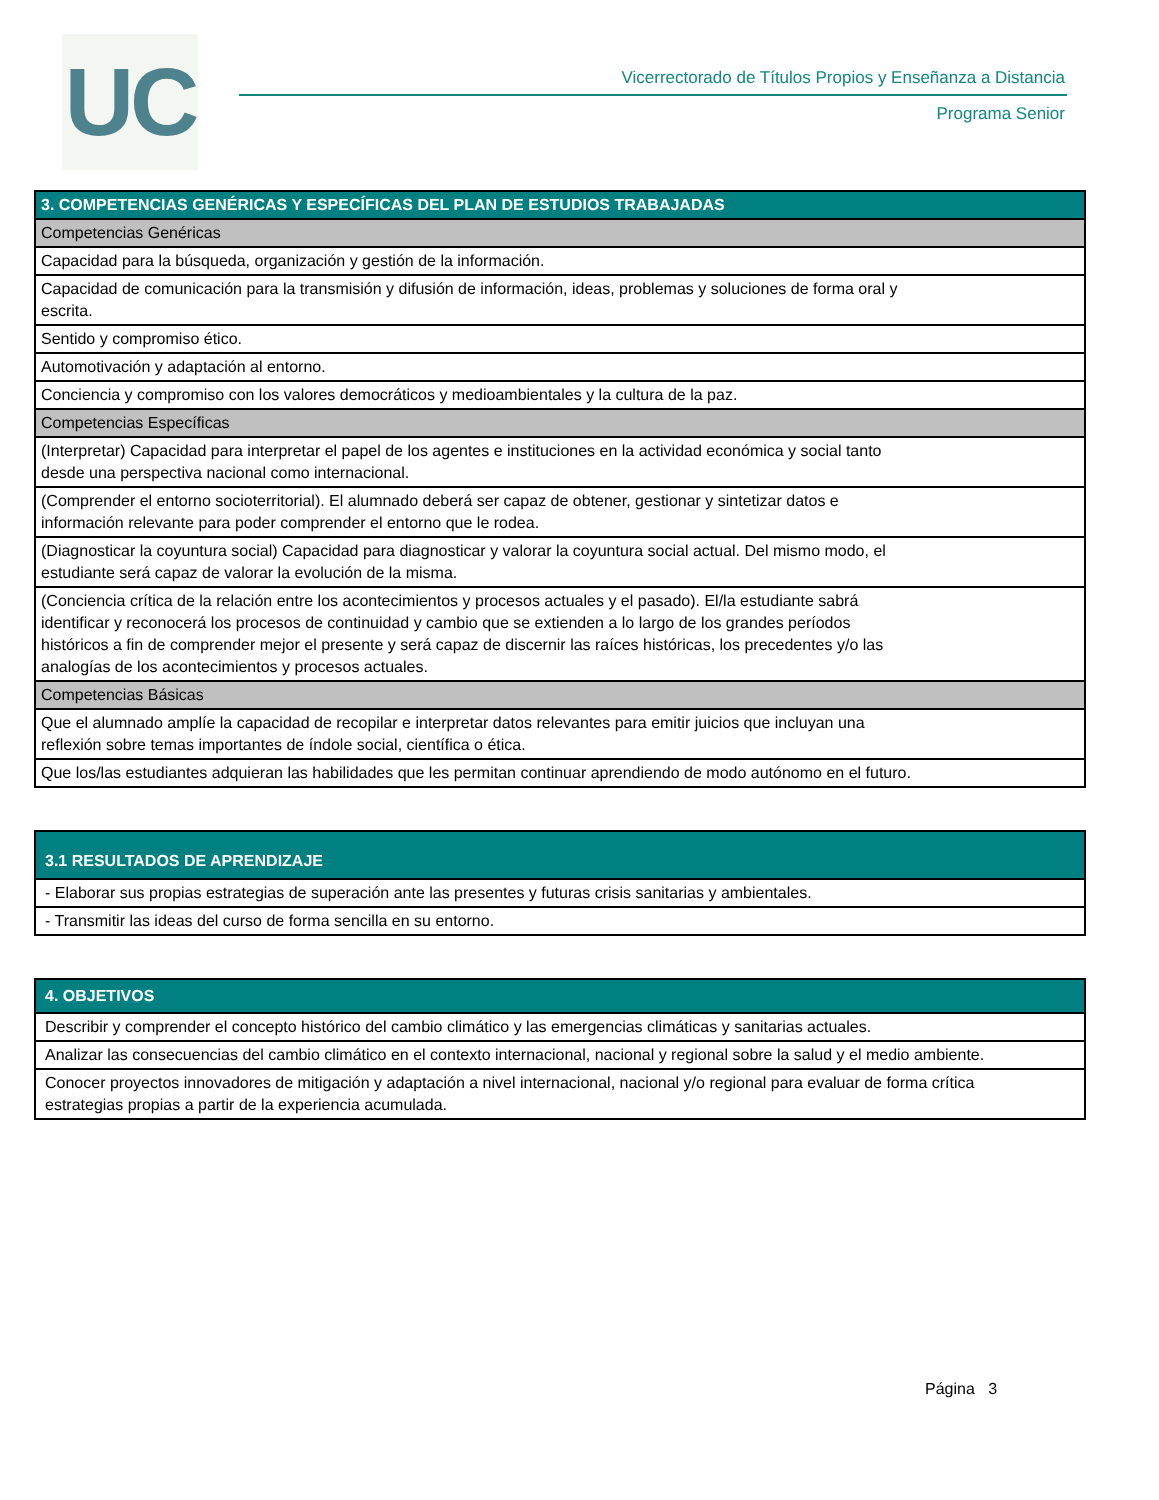UC
Vicerrectorado de Títulos Propios y Enseñanza a Distancia
Programa Senior
| 3. COMPETENCIAS GENÉRICAS Y ESPECÍFICAS DEL PLAN DE ESTUDIOS TRABAJADAS |
| --- |
| Competencias Genéricas |
| Capacidad para la búsqueda, organización y gestión de la información. |
| Capacidad de comunicación para la transmisión y difusión de información, ideas, problemas y soluciones de forma oral y escrita. |
| Sentido y compromiso ético. |
| Automotivación y adaptación al entorno. |
| Conciencia y compromiso con los valores democráticos y medioambientales y la cultura de la paz. |
| Competencias Específicas |
| (Interpretar) Capacidad para interpretar el papel de los agentes e instituciones en la actividad económica y social tanto desde una perspectiva nacional como internacional. |
| (Comprender el entorno socioterritorial). El alumnado deberá ser capaz de obtener, gestionar y sintetizar datos e información relevante para poder comprender el entorno que le rodea. |
| (Diagnosticar la coyuntura social) Capacidad para diagnosticar y valorar la coyuntura social actual. Del mismo modo, el estudiante será capaz de valorar la evolución de la misma. |
| (Conciencia crítica de la relación entre los acontecimientos y procesos actuales y el pasado). El/la estudiante sabrá identificar y reconocerá los procesos de continuidad y cambio que se extienden a lo largo de los grandes períodos históricos a fin de comprender mejor el presente y será capaz de discernir las raíces históricas, los precedentes y/o las analogías de los acontecimientos y procesos actuales. |
| Competencias Básicas |
| Que el alumnado amplíe la capacidad de recopilar e interpretar datos relevantes para emitir juicios que incluyan una reflexión sobre temas importantes de índole social, científica o ética. |
| Que los/las estudiantes adquieran las habilidades que les permitan continuar aprendiendo de modo autónomo en el futuro. |
| 3.1 RESULTADOS DE APRENDIZAJE |
| --- |
| - Elaborar sus propias estrategias de superación ante las presentes y futuras crisis sanitarias y ambientales. |
| - Transmitir las ideas del curso de forma sencilla en su entorno. |
| 4. OBJETIVOS |
| --- |
| Describir y comprender el concepto histórico del cambio climático y las emergencias climáticas y sanitarias actuales. |
| Analizar las consecuencias del cambio climático en el contexto internacional, nacional y regional sobre la salud y el medio ambiente. |
| Conocer proyectos innovadores de mitigación y adaptación a nivel internacional, nacional y/o regional para evaluar de forma crítica estrategias propias a partir de la experiencia acumulada. |
Página 3